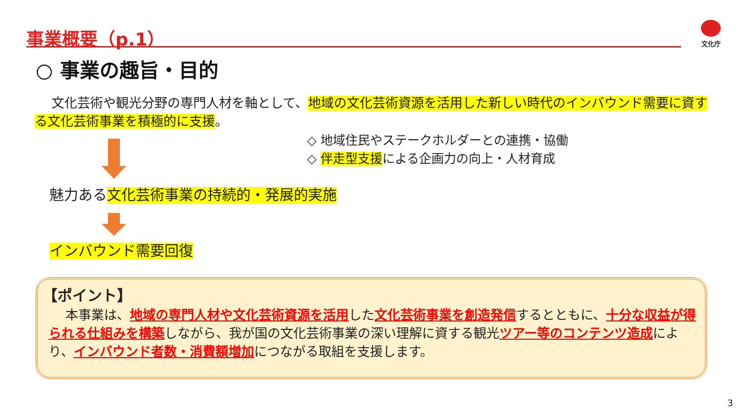事業概要（p.1） 文化庁
○ 事業の趣旨・目的
　 文化芸術や観光分野の専門人材を軸として、地域の文化芸術資源を活用した新しい時代のインバウンド需要に資する文化芸術事業を積極的に支援。
◇ 地域住民やステークホルダーとの連携・協働
◇ 伴走型支援による企画力の向上・人材育成
魅力ある文化芸術事業の持続的・発展的実施
インバウンド需要回復
【ポイント】
　 本事業は、地域の専門人材や文化芸術資源を活用した文化芸術事業を創造発信するとともに、十分な収益が得られる仕組みを構築しながら、我が国の文化芸術事業の深い理解に資する観光ツアー等のコンテンツ造成により、インバウンド者数・消費額増加につながる取組を支援します。
3